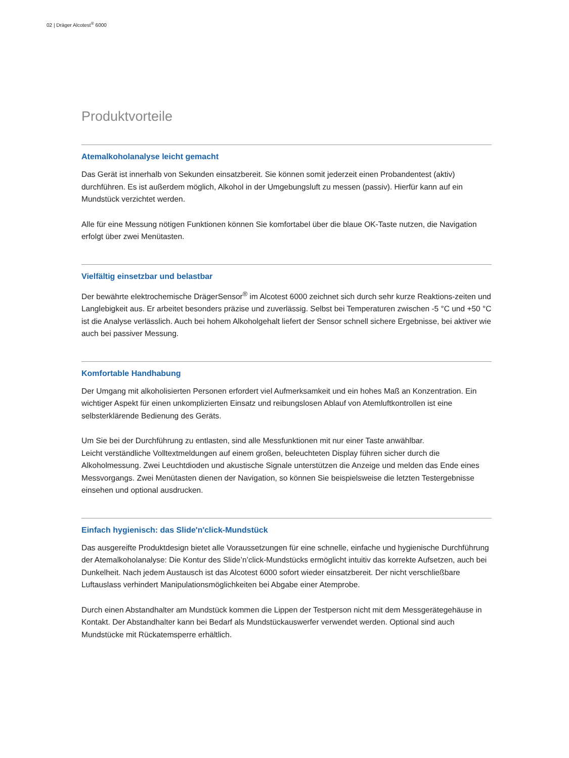02 | Dräger Alcotest<sup>®</sup> 6000
Produktvorteile
Atemalkoholanalyse leicht gemacht
Das Gerät ist innerhalb von Sekunden einsatzbereit. Sie können somit jederzeit einen Probandentest (aktiv) durchführen. Es ist außerdem möglich, Alkohol in der Umgebungsluft zu messen (passiv). Hierfür kann auf ein Mundstück verzichtet werden.
Alle für eine Messung nötigen Funktionen können Sie komfortabel über die blaue OK-Taste nutzen, die Navigation erfolgt über zwei Menütasten.
Vielfältig einsetzbar und belastbar
Der bewährte elektrochemische DrägerSensor<sup>®</sup> im Alcotest 6000 zeichnet sich durch sehr kurze Reaktions-zeiten und Langlebigkeit aus. Er arbeitet besonders präzise und zuverlässig. Selbst bei Temperaturen zwischen -5 °C und +50 °C ist die Analyse verlässlich. Auch bei hohem Alkoholgehalt liefert der Sensor schnell sichere Ergebnisse, bei aktiver wie auch bei passiver Messung.
Komfortable Handhabung
Der Umgang mit alkoholisierten Personen erfordert viel Aufmerksamkeit und ein hohes Maß an Konzentration. Ein wichtiger Aspekt für einen unkomplizierten Einsatz und reibungslosen Ablauf von Atemluftkontrollen ist eine selbsterklärende Bedienung des Geräts.
Um Sie bei der Durchführung zu entlasten, sind alle Messfunktionen mit nur einer Taste anwählbar.
Leicht verständliche Volltextmeldungen auf einem großen, beleuchteten Display führen sicher durch die Alkoholmessung. Zwei Leuchtdioden und akustische Signale unterstützen die Anzeige und melden das Ende eines Messvorgangs. Zwei Menütasten dienen der Navigation, so können Sie beispielsweise die letzten Testergebnisse einsehen und optional ausdrucken.
Einfach hygienisch: das Slide'n'click-Mundstück
Das ausgereifte Produktdesign bietet alle Voraussetzungen für eine schnelle, einfache und hygienische Durchführung der Atemalkoholanalyse: Die Kontur des Slide’n’click-Mundstücks ermöglicht intuitiv das korrekte Aufsetzen, auch bei Dunkelheit. Nach jedem Austausch ist das Alcotest 6000 sofort wieder einsatzbereit. Der nicht verschließbare Luftauslass verhindert Manipulationsmöglichkeiten bei Abgabe einer Atemprobe.
Durch einen Abstandhalter am Mundstück kommen die Lippen der Testperson nicht mit dem Messgerätegehäuse in Kontakt. Der Abstandhalter kann bei Bedarf als Mundstückauswerfer verwendet werden. Optional sind auch Mundstücke mit Rückatemsperre erhältlich.